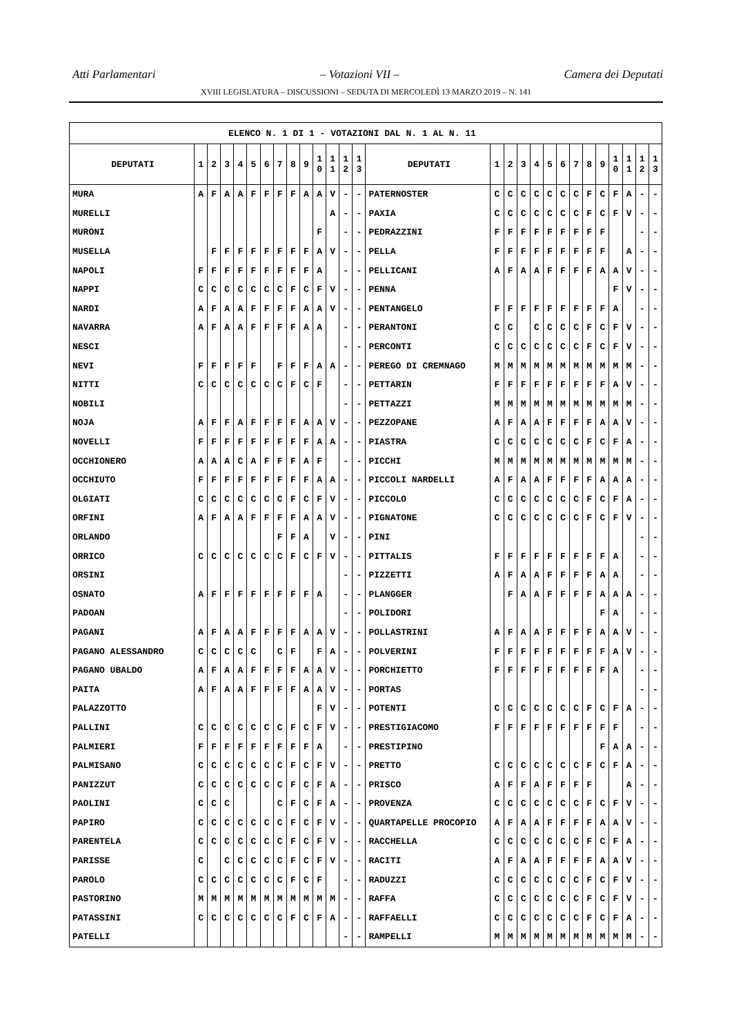Atti Parlamentari – Votazioni VII – Camera dei Deputati
XVIII LEGISLATURA – DISCUSSIONI – SEDUTA DI MERCOLEDÌ 13 MARZO 2019 – N. 141
| ELENCO N. 1 DI 1 - VOTAZIONI DAL N. 1 AL N. 11 | | | | | | | | | | | | | | | | | | | | | | | | | | | |
| DEPUTATI | 1 | 2 | 3 | 4 | 5 | 6 | 7 | 8 | 9 | 1 0 | 1 1 | 1 2 | 1 3 | DEPUTATI | 1 | 2 | 3 | 4 | 5 | 6 | 7 | 8 | 9 | 1 0 | 1 1 | 1 2 | 1 3 |
| MURA | A | F | A | A | F | F | F | F | A | A | V | - | - | PATERNOSTER | C | C | C | C | C | C | C | F | C | F | A | - | - |
| MURELLI | | | | | | | | | | | A | - | - | PAXIA | C | C | C | C | C | C | C | F | C | F | V | - | - |
| MURONI | | | | | | | | | | F | | - | - | PEDRAZZINI | F | F | F | F | F | F | F | F | F | | | - | - |
| MUSELLA | | F | F | F | F | F | F | F | F | A | V | - | - | PELLA | F | F | F | F | F | F | F | F | F | | A | - | - |
| NAPOLI | F | F | F | F | F | F | F | F | F | A | | - | - | PELLICANI | A | F | A | A | F | F | F | F | A | A | V | - | - |
| NAPPI | C | C | C | C | C | C | C | F | C | F | V | - | - | PENNA | | | | | | | | | | F | V | - | - |
| NARDI | A | F | A | A | F | F | F | F | A | A | V | - | - | PENTANGELO | F | F | F | F | F | F | F | F | F | A | | - | - |
| NAVARRA | A | F | A | A | F | F | F | F | A | A | | - | - | PERANTONI | C | C | | C | C | C | C | F | C | F | V | - | - |
| NESCI | | | | | | | | | | | | - | - | PERCONTI | C | C | C | C | C | C | C | F | C | F | V | - | - |
| NEVI | F | F | F | F | F | | F | F | F | A | A | - | - | PEREGO DI CREMNAGO | M | M | M | M | M | M | M | M | M | M | M | - | - |
| NITTI | C | C | C | C | C | C | C | F | C | F | | - | - | PETTARIN | F | F | F | F | F | F | F | F | F | A | V | - | - |
| NOBILI | | | | | | | | | | | | - | - | PETTAZZI | M | M | M | M | M | M | M | M | M | M | M | - | - |
| NOJA | A | F | F | A | F | F | F | F | A | A | V | - | - | PEZZOPANE | A | F | A | A | F | F | F | F | A | A | V | - | - |
| NOVELLI | F | F | F | F | F | F | F | F | F | A | A | - | - | PIASTRA | C | C | C | C | C | C | C | F | C | F | A | - | - |
| OCCHIONERO | A | A | A | C | A | F | F | F | A | F | | - | - | PICCHI | M | M | M | M | M | M | M | M | M | M | M | - | - |
| OCCHIUTO | F | F | F | F | F | F | F | F | F | A | A | - | - | PICCOLI NARDELLI | A | F | A | A | F | F | F | F | A | A | A | - | - |
| OLGIATI | C | C | C | C | C | C | C | F | C | F | V | - | - | PICCOLO | C | C | C | C | C | C | C | F | C | F | A | - | - |
| ORFINI | A | F | A | A | F | F | F | F | A | A | V | - | - | PIGNATONE | C | C | C | C | C | C | C | F | C | F | V | - | - |
| ORLANDO | | | | | | | F | F | A | | V | - | - | PINI | | | | | | | | | | | | - | - |
| ORRICO | C | C | C | C | C | C | C | F | C | F | V | - | - | PITTALIS | F | F | F | F | F | F | F | F | F | A | | - | - |
| ORSINI | | | | | | | | | | | | - | - | PIZZETTI | A | F | A | A | F | F | F | F | A | A | | - | - |
| OSNATO | A | F | F | F | F | F | F | F | F | A | | - | - | PLANGGER | | F | A | A | F | F | F | F | A | A | A | - | - |
| PADOAN | | | | | | | | | | | | - | - | POLIDORI | | | | | | | | | F | A | | - | - |
| PAGANI | A | F | A | A | F | F | F | F | A | A | V | - | - | POLLASTRINI | A | F | A | A | F | F | F | F | A | A | V | - | - |
| PAGANO ALESSANDRO | C | C | C | C | C | | C | F | | F | A | - | - | POLVERINI | F | F | F | F | F | F | F | F | F | A | V | - | - |
| PAGANO UBALDO | A | F | A | A | F | F | F | F | A | A | V | - | - | PORCHIETTO | F | F | F | F | F | F | F | F | F | A | | - | - |
| PAITA | A | F | A | A | F | F | F | F | A | A | V | - | - | PORTAS | | | | | | | | | | | | - | - |
| PALAZZOTTO | | | | | | | | | | F | V | - | - | POTENTI | C | C | C | C | C | C | C | F | C | F | A | - | - |
| PALLINI | C | C | C | C | C | C | C | F | C | F | V | - | - | PRESTIGIACOMO | F | F | F | F | F | F | F | F | F | F | | - | - |
| PALMIERI | F | F | F | F | F | F | F | F | F | A | | - | - | PRESTIPINO | | | | | | | | | F | A | A | - | - |
| PALMISANO | C | C | C | C | C | C | C | F | C | F | V | - | - | PRETTO | C | C | C | C | C | C | C | F | C | F | A | - | - |
| PANIZZUT | C | C | C | C | C | C | C | F | C | F | A | - | - | PRISCO | A | F | F | A | F | F | F | F | | | A | - | - |
| PAOLINI | C | C | C | | | | C | F | C | F | A | - | - | PROVENZA | C | C | C | C | C | C | C | F | C | F | V | - | - |
| PAPIRO | C | C | C | C | C | C | C | F | C | F | V | - | - | QUARTAPELLE PROCOPIO | A | F | A | A | F | F | F | F | A | A | V | - | - |
| PARENTELA | C | C | C | C | C | C | C | F | C | F | V | - | - | RACCHELLA | C | C | C | C | C | C | C | F | C | F | A | - | - |
| PARISSE | C | | C | C | C | C | C | F | C | F | V | - | - | RACITI | A | F | A | A | F | F | F | F | A | A | V | - | - |
| PAROLO | C | C | C | C | C | C | C | F | C | F | | - | - | RADUZZI | C | C | C | C | C | C | C | F | C | F | V | - | - |
| PASTORINO | M | M | M | M | M | M | M | M | M | M | M | - | - | RAFFA | C | C | C | C | C | C | C | F | C | F | V | - | - |
| PATASSINI | C | C | C | C | C | C | C | F | C | F | A | - | - | RAFFAELLI | C | C | C | C | C | C | C | F | C | F | A | - | - |
| PATELLI | | | | | | | | | | | | - | - | RAMPELLI | M | M | M | M | M | M | M | M | M | M | M | - | - |